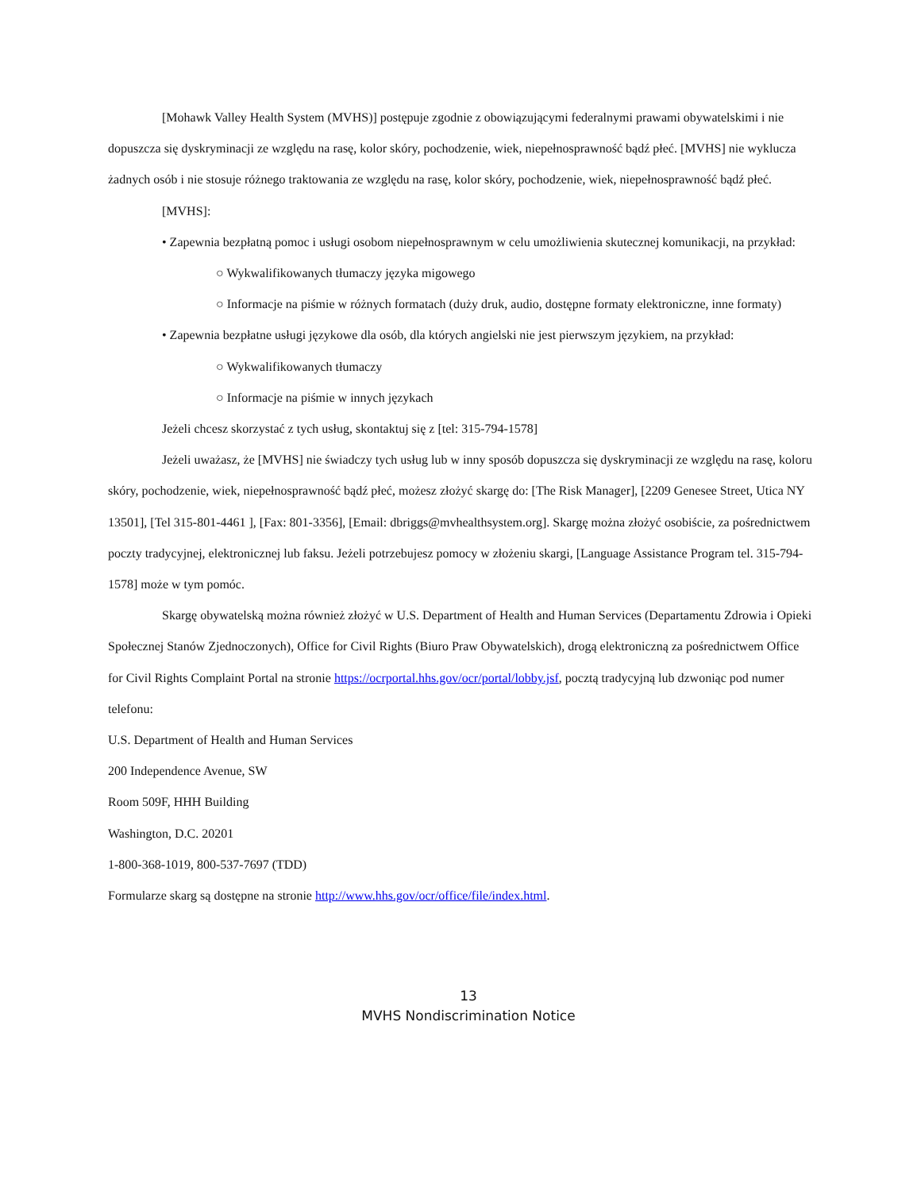[Mohawk Valley Health System (MVHS)] postępuje zgodnie z obowiązującymi federalnymi prawami obywatelskimi i nie dopuszcza się dyskryminacji ze względu na rasę, kolor skóry, pochodzenie, wiek, niepełnosprawność bądź płeć. [MVHS] nie wyklucza żadnych osób i nie stosuje różnego traktowania ze względu na rasę, kolor skóry, pochodzenie, wiek, niepełnosprawność bądź płeć.
[MVHS]:
• Zapewnia bezpłatną pomoc i usługi osobom niepełnosprawnym w celu umożliwienia skutecznej komunikacji, na przykład:
○ Wykwalifikowanych tłumaczy języka migowego
○ Informacje na piśmie w różnych formatach (duży druk, audio, dostępne formaty elektroniczne, inne formaty)
• Zapewnia bezpłatne usługi językowe dla osób, dla których angielski nie jest pierwszym językiem, na przykład:
○ Wykwalifikowanych tłumaczy
○ Informacje na piśmie w innych językach
Jeżeli chcesz skorzystać z tych usług, skontaktuj się z [tel: 315-794-1578]
Jeżeli uważasz, że [MVHS] nie świadczy tych usług lub w inny sposób dopuszcza się dyskryminacji ze względu na rasę, koloru skóry, pochodzenie, wiek, niepełnosprawność bądź płeć, możesz złożyć skargę do: [The Risk Manager], [2209 Genesee Street, Utica NY 13501], [Tel 315-801-4461 ], [Fax: 801-3356], [Email: dbriggs@mvhealthsystem.org]. Skargę można złożyć osobiście, za pośrednictwem poczty tradycyjnej, elektronicznej lub faksu. Jeżeli potrzebujesz pomocy w złożeniu skargi, [Language Assistance Program tel. 315-794-1578] może w tym pomóc.
Skargę obywatelską można również złożyć w U.S. Department of Health and Human Services (Departamentu Zdrowia i Opieki Społecznej Stanów Zjednoczonych), Office for Civil Rights (Biuro Praw Obywatelskich), drogą elektroniczną za pośrednictwem Office for Civil Rights Complaint Portal na stronie https://ocrportal.hhs.gov/ocr/portal/lobby.jsf, pocztą tradycyjną lub dzwoniąc pod numer telefonu:
U.S. Department of Health and Human Services
200 Independence Avenue, SW
Room 509F, HHH Building
Washington, D.C. 20201
1-800-368-1019, 800-537-7697 (TDD)
Formularze skarg są dostępne na stronie http://www.hhs.gov/ocr/office/file/index.html.
13
MVHS Nondiscrimination Notice